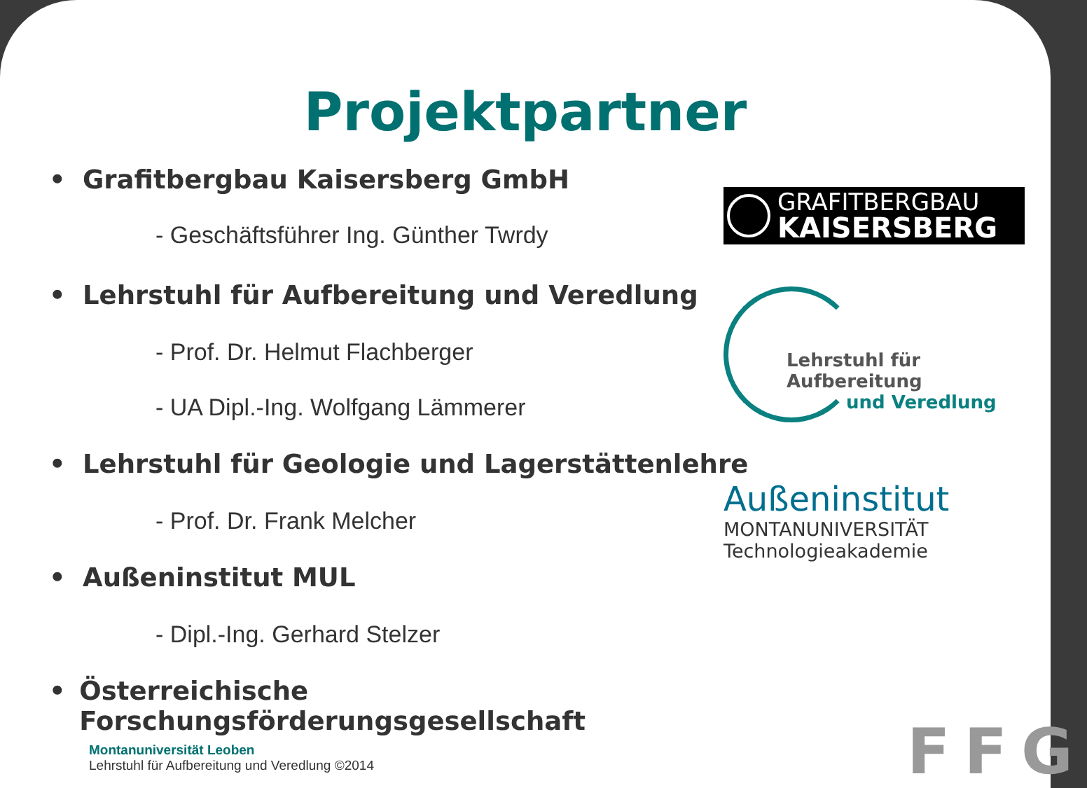Projektpartner
• Grafitbergbau Kaisersberg GmbH
- Geschäftsführer Ing. Günther Twrdy
• Lehrstuhl für Aufbereitung und Veredlung
- Prof. Dr. Helmut Flachberger
- UA Dipl.-Ing. Wolfgang Lämmerer
• Lehrstuhl für Geologie und Lagerstättenlehre
- Prof. Dr. Frank Melcher
• Außeninstitut MUL
- Dipl.-Ing. Gerhard Stelzer
• Österreichische Forschungsförderungsgesellschaft
GRAFITBERGBAU
KAISERSBERG
Lehrstuhl für Aufbereitung
und Veredlung
Außeninstitut
MONTANUNIVERSITÄT Technologieakademie
FFG
Montanuniversität Leoben
Lehrstuhl für Aufbereitung und Veredlung ©2014